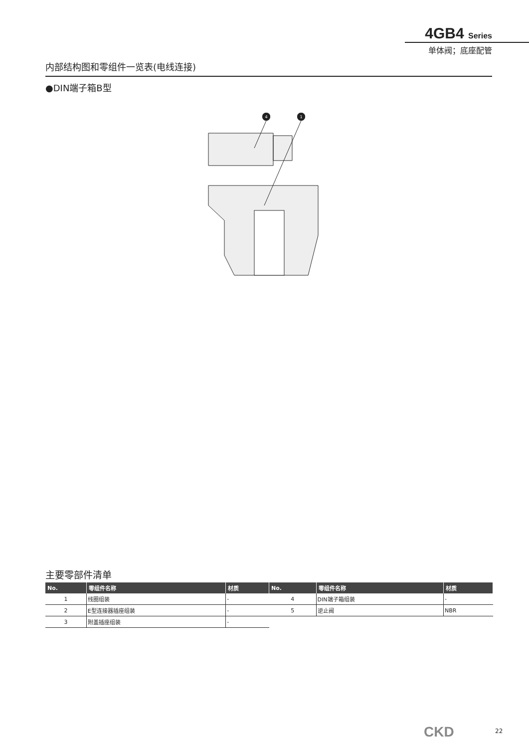4GB4 Series
单体阀；底座配管
内部结构图和零组件一览表(电线连接)
●DIN端子箱B型
4
1
主要零部件清单
| No. | 零组件名称 | 材质 |
| --- | --- | --- |
| 1 | 线圈组装 | - |
| 2 | E型连接器插座组装 | - |
| 3 | 附盖插座组装 | - |
| No. | 零组件名称 | 材质 |
| --- | --- | --- |
| 4 | DIN端子箱组装 | - |
| 5 | 逆止阀 | NBR |
CKD 22